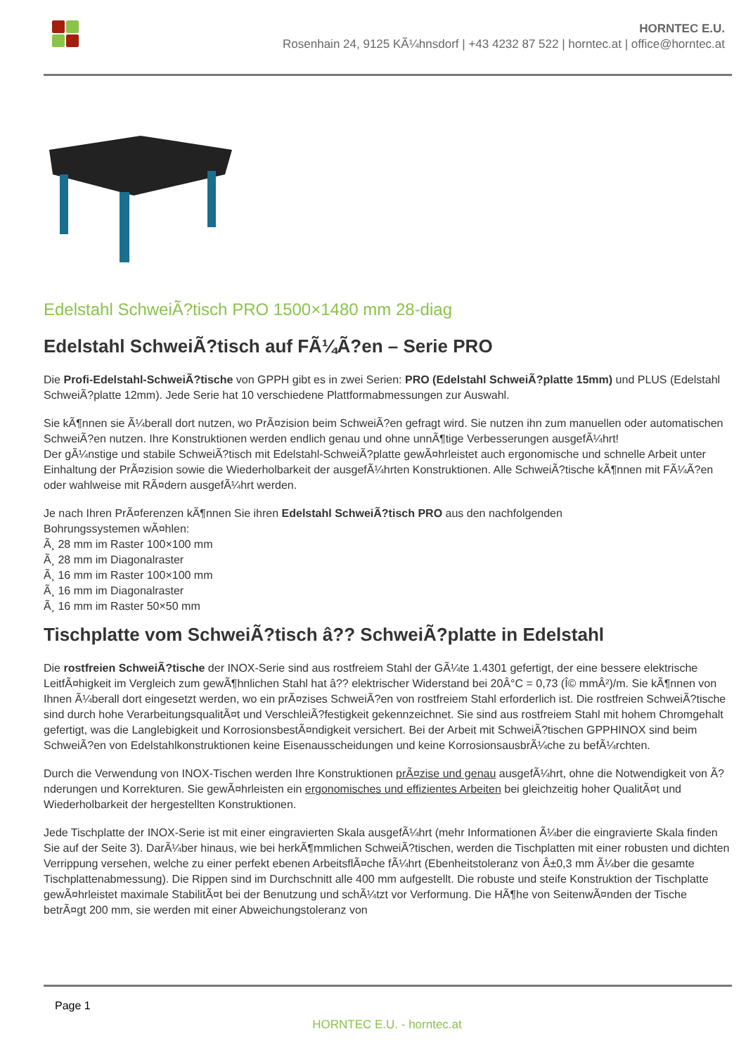HORNTEC E.U.
Rosenhain 24, 9125 KÃ¼hnsdorf | +43 4232 87 522 | horntec.at | office@horntec.at
Edelstahl SchweiÃ?tisch PRO 1500×1480 mm 28-diag
Edelstahl SchweiÃ?tisch auf FÃ¼Ã?en – Serie PRO
Die Profi-Edelstahl-SchweiÃ?tische von GPPH gibt es in zwei Serien: PRO (Edelstahl SchweiÃ?platte 15mm) und PLUS (Edelstahl SchweiÃ?platte 12mm). Jede Serie hat 10 verschiedene Plattformabmessungen zur Auswahl.
Sie kÃ¶nnen sie Ã¼berall dort nutzen, wo PrÃ¤zision beim SchweiÃ?en gefragt wird. Sie nutzen ihn zum manuellen oder automatischen SchweiÃ?en nutzen. Ihre Konstruktionen werden endlich genau und ohne unnÃ¶tige Verbesserungen ausgefÃ¼hrt!
Der gÃ¼nstige und stabile SchweiÃ?tisch mit Edelstahl-SchweiÃ?platte gewÃ¤hrleistet auch ergonomische und schnelle Arbeit unter Einhaltung der PrÃ¤zision sowie die Wiederholbarkeit der ausgefÃ¼hrten Konstruktionen. Alle SchweiÃ?tische kÃ¶nnen mit FÃ¼Ã?en oder wahlweise mit RÃ¤dern ausgefÃ¼hrt werden.
Je nach Ihren PrÃ¤ferenzen kÃ¶nnen Sie ihren Edelstahl SchweiÃ?tisch PRO aus den nachfolgenden
Bohrungssystemen wÃ¤hlen:
Ã¸ 28 mm im Raster 100×100 mm
Ã¸ 28 mm im Diagonalraster
Ã¸ 16 mm im Raster 100×100 mm
Ã¸ 16 mm im Diagonalraster
Ã¸ 16 mm im Raster 50×50 mm
Tischplatte vom SchweiÃ?tisch â?? SchweiÃ?platte in Edelstahl
Die rostfreien SchweiÃ?tische der INOX-Serie sind aus rostfreiem Stahl der GÃ¼te 1.4301 gefertigt, der eine bessere elektrische LeitfÃ¤higkeit im Vergleich zum gewÃ¶hnlichen Stahl hat â?? elektrischer Widerstand bei 20Â°C = 0,73 (Î© mmÂ²)/m. Sie kÃ¶nnen von Ihnen Ã¼berall dort eingesetzt werden, wo ein prÃ¤zises SchweiÃ?en von rostfreiem Stahl erforderlich ist. Die rostfreien SchweiÃ?tische sind durch hohe VerarbeitungsqualitÃ¤t und VerschleiÃ?festigkeit gekennzeichnet. Sie sind aus rostfreiem Stahl mit hohem Chromgehalt gefertigt, was die Langlebigkeit und KorrosionsbestÃ¤ndigkeit versichert. Bei der Arbeit mit SchweiÃ?tischen GPPHINOX sind beim SchweiÃ?en von Edelstahlkonstruktionen keine Eisenausscheidungen und keine KorrosionsausbrÃ¼che zu befÃ¼rchten.
Durch die Verwendung von INOX-Tischen werden Ihre Konstruktionen prÃ¤zise und genau ausgefÃ¼hrt, ohne die Notwendigkeit von Ã?nderungen und Korrekturen. Sie gewÃ¤hrleisten ein ergonomisches und effizientes Arbeiten bei gleichzeitig hoher QualitÃ¤t und Wiederholbarkeit der hergestellten Konstruktionen.
Jede Tischplatte der INOX-Serie ist mit einer eingravierten Skala ausgefÃ¼hrt (mehr Informationen Ã¼ber die eingravierte Skala finden Sie auf der Seite 3). DarÃ¼ber hinaus, wie bei herkÃ¶mmlichen SchweiÃ?tischen, werden die Tischplatten mit einer robusten und dichten Verrippung versehen, welche zu einer perfekt ebenen ArbeitsflÃ¤che fÃ¼hrt (Ebenheitstoleranz von Â±0,3 mm Ã¼ber die gesamte Tischplattenabmessung). Die Rippen sind im Durchschnitt alle 400 mm aufgestellt. Die robuste und steife Konstruktion der Tischplatte gewÃ¤hrleistet maximale StabilitÃ¤t bei der Benutzung und schÃ¼tzt vor Verformung. Die HÃ¶he von SeitenwÃ¤nden der Tische betrÃ¤gt 200 mm, sie werden mit einer Abweichungstoleranz von
Page 1
HORNTEC E.U. - horntec.at